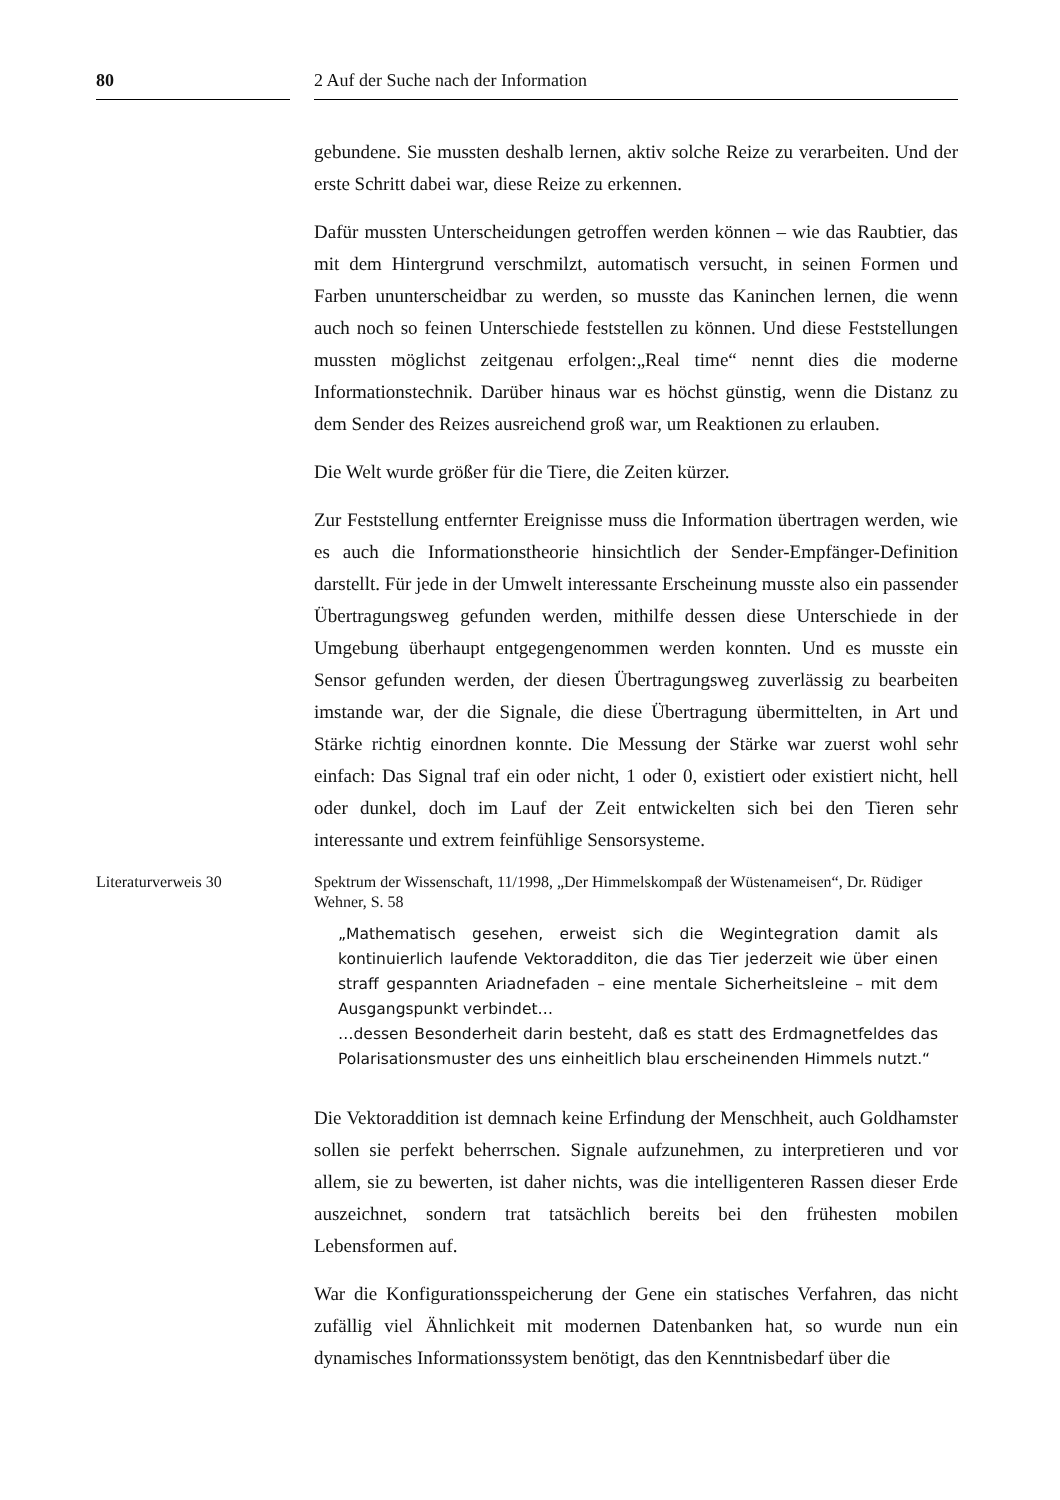80 2 Auf der Suche nach der Information
gebundene. Sie mussten deshalb lernen, aktiv solche Reize zu verarbeiten. Und der erste Schritt dabei war, diese Reize zu erkennen.
Dafür mussten Unterscheidungen getroffen werden können – wie das Raubtier, das mit dem Hintergrund verschmilzt, automatisch versucht, in seinen Formen und Farben ununterscheidbar zu werden, so musste das Kaninchen lernen, die wenn auch noch so feinen Unterschiede feststellen zu können. Und diese Feststellungen mussten möglichst zeitgenau erfolgen:„Real time“ nennt dies die moderne Informationstechnik. Darüber hinaus war es höchst günstig, wenn die Distanz zu dem Sender des Reizes ausreichend groß war, um Reaktionen zu erlauben.
Die Welt wurde größer für die Tiere, die Zeiten kürzer.
Zur Feststellung entfernter Ereignisse muss die Information übertragen werden, wie es auch die Informationstheorie hinsichtlich der Sender-Empfänger-Definition darstellt. Für jede in der Umwelt interessante Erscheinung musste also ein passender Übertragungsweg gefunden werden, mithilfe dessen diese Unterschiede in der Umgebung überhaupt entgegengenommen werden konnten. Und es musste ein Sensor gefunden werden, der diesen Übertragungsweg zuverlässig zu bearbeiten imstande war, der die Signale, die diese Übertragung übermittelten, in Art und Stärke richtig einordnen konnte. Die Messung der Stärke war zuerst wohl sehr einfach: Das Signal traf ein oder nicht, 1 oder 0, existiert oder existiert nicht, hell oder dunkel, doch im Lauf der Zeit entwickelten sich bei den Tieren sehr interessante und extrem feinfühlige Sensorsysteme.
Literaturverweis 30 Spektrum der Wissenschaft, 11/1998, „Der Himmelskompaß der Wüstenameisen“, Dr. Rüdiger Wehner, S. 58
„Mathematisch gesehen, erweist sich die Wegintegration damit als kontinuierlich laufende Vektoradditon, die das Tier jederzeit wie über einen straff gespannten Ariadnefaden – eine mentale Sicherheitsleine – mit dem Ausgangspunkt verbindet…
…dessen Besonderheit darin besteht, daß es statt des Erdmagnetfeldes das Polarisationsmuster des uns einheitlich blau erscheinenden Himmels nutzt.“
Die Vektoraddition ist demnach keine Erfindung der Menschheit, auch Goldhamster sollen sie perfekt beherrschen. Signale aufzunehmen, zu interpretieren und vor allem, sie zu bewerten, ist daher nichts, was die intelligenteren Rassen dieser Erde auszeichnet, sondern trat tatsächlich bereits bei den frühesten mobilen Lebensformen auf.
War die Konfigurationsspeicherung der Gene ein statisches Verfahren, das nicht zufällig viel Ähnlichkeit mit modernen Datenbanken hat, so wurde nun ein dynamisches Informationssystem benötigt, das den Kenntnisbedarf über die